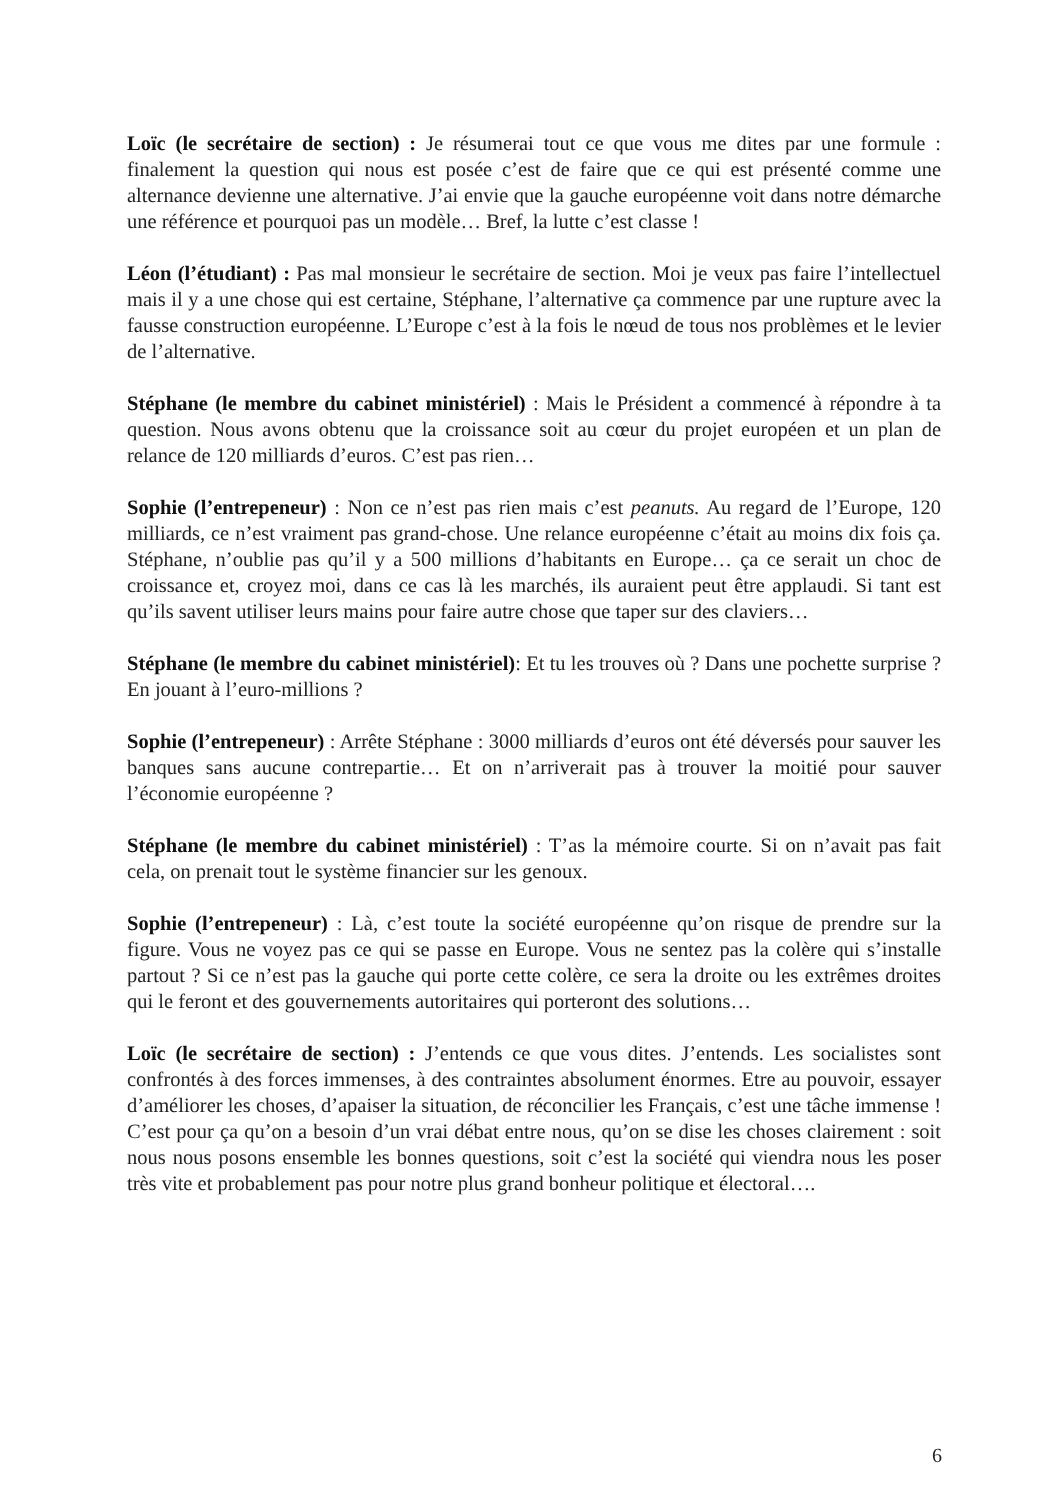Loïc (le secrétaire de section) : Je résumerai tout ce que vous me dites par une formule : finalement la question qui nous est posée c’est de faire que ce qui est présenté comme une alternance devienne une alternative. J’ai envie que la gauche européenne voit dans notre démarche une référence et pourquoi pas un modèle… Bref, la lutte c’est classe !
Léon (l’étudiant) : Pas mal monsieur le secrétaire de section. Moi je veux pas faire l’intellectuel mais il y a une chose qui est certaine, Stéphane, l’alternative ça commence par une rupture avec la fausse construction européenne. L’Europe c’est à la fois le nœud de tous nos problèmes et le levier de l’alternative.
Stéphane (le membre du cabinet ministériel) : Mais le Président a commencé à répondre à ta question. Nous avons obtenu que la croissance soit au cœur du projet européen et un plan de relance de 120 milliards d’euros. C’est pas rien…
Sophie (l’entrepeneur) : Non ce n’est pas rien mais c’est peanuts. Au regard de l’Europe, 120 milliards, ce n’est vraiment pas grand-chose. Une relance européenne c’était au moins dix fois ça. Stéphane, n’oublie pas qu’il y a 500 millions d’habitants en Europe… ça ce serait un choc de croissance et, croyez moi, dans ce cas là les marchés, ils auraient peut être applaudi. Si tant est qu’ils savent utiliser leurs mains pour faire autre chose que taper sur des claviers…
Stéphane (le membre du cabinet ministériel): Et tu les trouves où ? Dans une pochette surprise ? En jouant à l’euro-millions ?
Sophie (l’entrepeneur) : Arrête Stéphane : 3000 milliards d’euros ont été déversés pour sauver les banques sans aucune contrepartie… Et on n’arriverait pas à trouver la moitié pour sauver l’économie européenne ?
Stéphane (le membre du cabinet ministériel) : T’as la mémoire courte. Si on n’avait pas fait cela, on prenait tout le système financier sur les genoux.
Sophie (l’entrepeneur) : Là, c’est toute la société européenne qu’on risque de prendre sur la figure. Vous ne voyez pas ce qui se passe en Europe. Vous ne sentez pas la colère qui s’installe partout ? Si ce n’est pas la gauche qui porte cette colère, ce sera la droite ou les extrêmes droites qui le feront et des gouvernements autoritaires qui porteront des solutions…
Loïc (le secrétaire de section) : J’entends ce que vous dites. J’entends. Les socialistes sont confrontés à des forces immenses, à des contraintes absolument énormes. Etre au pouvoir, essayer d’améliorer les choses, d’apaiser la situation, de réconcilier les Français, c’est une tâche immense ! C’est pour ça qu’on a besoin d’un vrai débat entre nous, qu’on se dise les choses clairement : soit nous nous posons ensemble les bonnes questions, soit c’est la société qui viendra nous les poser très vite et probablement pas pour notre plus grand bonheur politique et électoral….
6